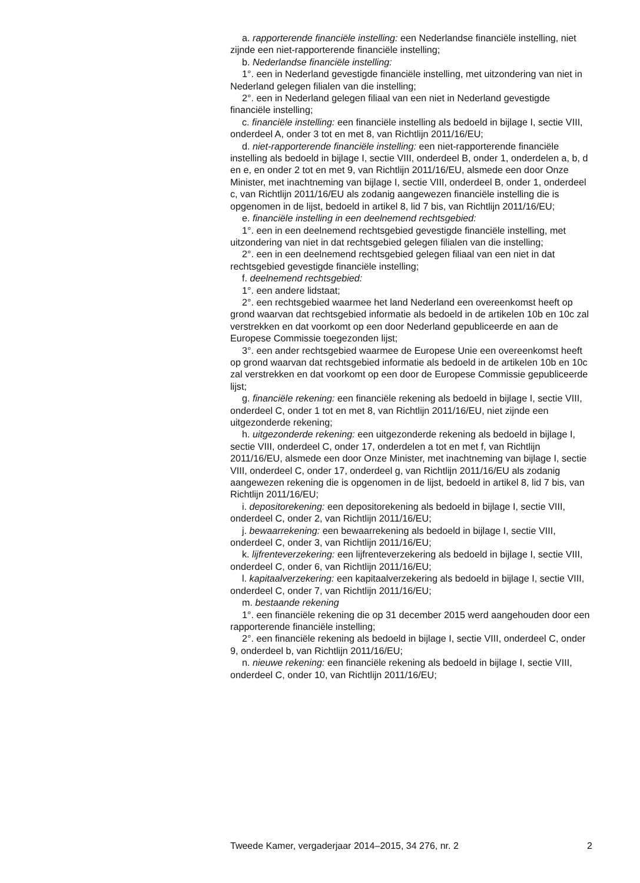a. rapporterende financiële instelling: een Nederlandse financiële instelling, niet zijnde een niet-rapporterende financiële instelling;
b. Nederlandse financiële instelling:
1°. een in Nederland gevestigde financiële instelling, met uitzondering van niet in Nederland gelegen filialen van die instelling;
2°. een in Nederland gelegen filiaal van een niet in Nederland gevestigde financiële instelling;
c. financiële instelling: een financiële instelling als bedoeld in bijlage I, sectie VIII, onderdeel A, onder 3 tot en met 8, van Richtlijn 2011/16/EU;
d. niet-rapporterende financiële instelling: een niet-rapporterende financiële instelling als bedoeld in bijlage I, sectie VIII, onderdeel B, onder 1, onderdelen a, b, d en e, en onder 2 tot en met 9, van Richtlijn 2011/16/EU, alsmede een door Onze Minister, met inachtneming van bijlage I, sectie VIII, onderdeel B, onder 1, onderdeel c, van Richtlijn 2011/16/EU als zodanig aangewezen financiële instelling die is opgenomen in de lijst, bedoeld in artikel 8, lid 7 bis, van Richtlijn 2011/16/EU;
e. financiële instelling in een deelnemend rechtsgebied:
1°. een in een deelnemend rechtsgebied gevestigde financiële instelling, met uitzondering van niet in dat rechtsgebied gelegen filialen van die instelling;
2°. een in een deelnemend rechtsgebied gelegen filiaal van een niet in dat rechtsgebied gevestigde financiële instelling;
f. deelnemend rechtsgebied:
1°. een andere lidstaat;
2°. een rechtsgebied waarmee het land Nederland een overeenkomst heeft op grond waarvan dat rechtsgebied informatie als bedoeld in de artikelen 10b en 10c zal verstrekken en dat voorkomt op een door Nederland gepubliceerde en aan de Europese Commissie toegezonden lijst;
3°. een ander rechtsgebied waarmee de Europese Unie een overeenkomst heeft op grond waarvan dat rechtsgebied informatie als bedoeld in de artikelen 10b en 10c zal verstrekken en dat voorkomt op een door de Europese Commissie gepubliceerde lijst;
g. financiële rekening: een financiële rekening als bedoeld in bijlage I, sectie VIII, onderdeel C, onder 1 tot en met 8, van Richtlijn 2011/16/EU, niet zijnde een uitgezonderde rekening;
h. uitgezonderde rekening: een uitgezonderde rekening als bedoeld in bijlage I, sectie VIII, onderdeel C, onder 17, onderdelen a tot en met f, van Richtlijn 2011/16/EU, alsmede een door Onze Minister, met inachtneming van bijlage I, sectie VIII, onderdeel C, onder 17, onderdeel g, van Richtlijn 2011/16/EU als zodanig aangewezen rekening die is opgenomen in de lijst, bedoeld in artikel 8, lid 7 bis, van Richtlijn 2011/16/EU;
i. depositorekening: een depositorekening als bedoeld in bijlage I, sectie VIII, onderdeel C, onder 2, van Richtlijn 2011/16/EU;
j. bewaarrekening: een bewaarrekening als bedoeld in bijlage I, sectie VIII, onderdeel C, onder 3, van Richtlijn 2011/16/EU;
k. lijfrenteverzekering: een lijfrenteverzekering als bedoeld in bijlage I, sectie VIII, onderdeel C, onder 6, van Richtlijn 2011/16/EU;
l. kapitaalverzekering: een kapitaalverzekering als bedoeld in bijlage I, sectie VIII, onderdeel C, onder 7, van Richtlijn 2011/16/EU;
m. bestaande rekening
1°. een financiële rekening die op 31 december 2015 werd aangehouden door een rapporterende financiële instelling;
2°. een financiële rekening als bedoeld in bijlage I, sectie VIII, onderdeel C, onder 9, onderdeel b, van Richtlijn 2011/16/EU;
n. nieuwe rekening: een financiële rekening als bedoeld in bijlage I, sectie VIII, onderdeel C, onder 10, van Richtlijn 2011/16/EU;
Tweede Kamer, vergaderjaar 2014–2015, 34 276, nr. 2 2